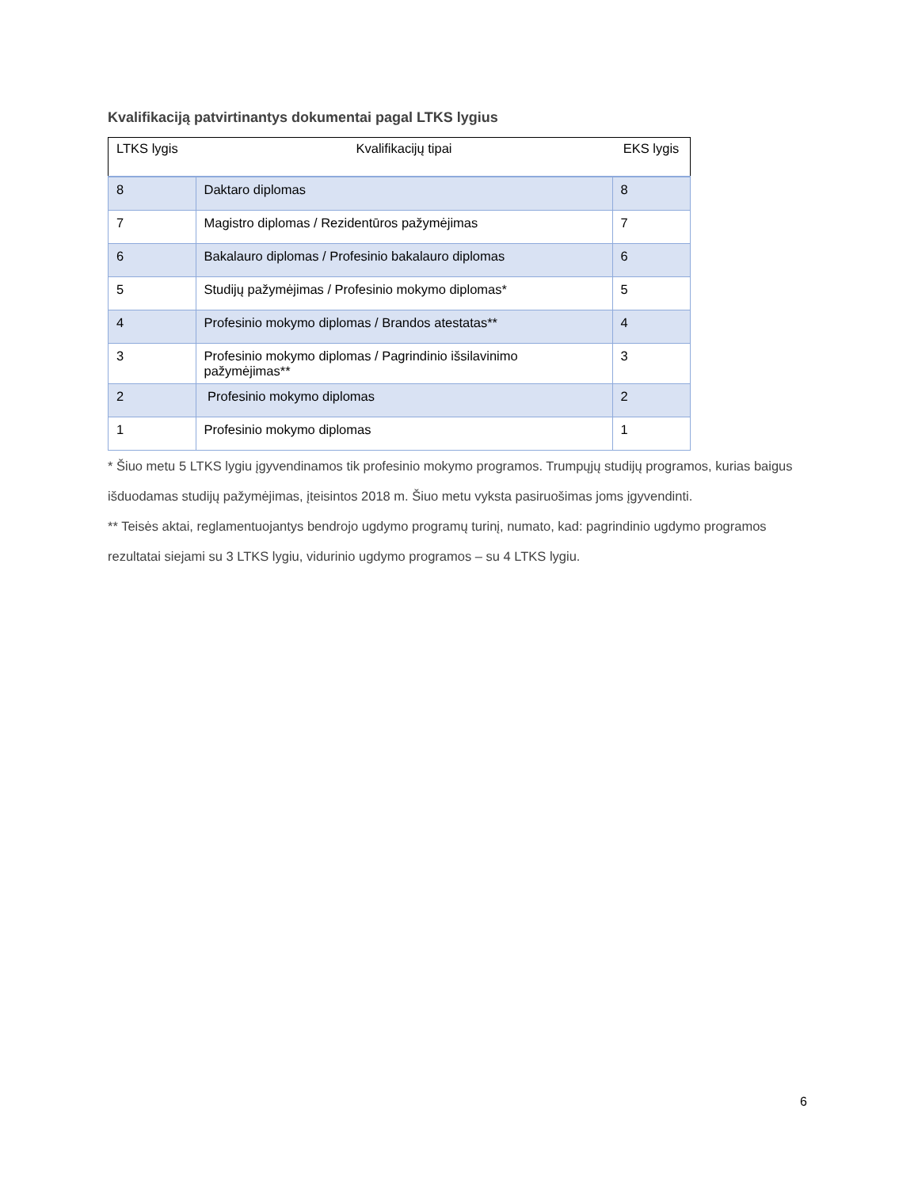Kvalifikaciją patvirtinantys dokumentai pagal LTKS lygius
| LTKS lygis | Kvalifikacijų tipai | EKS lygis |
| --- | --- | --- |
| 8 | Daktaro diplomas | 8 |
| 7 | Magistro diplomas / Rezidentūros pažymėjimas | 7 |
| 6 | Bakalauro diplomas / Profesinio bakalauro diplomas | 6 |
| 5 | Studijų pažymėjimas / Profesinio mokymo diplomas* | 5 |
| 4 | Profesinio mokymo diplomas / Brandos atestatas** | 4 |
| 3 | Profesinio mokymo diplomas / Pagrindinio išsilavinimo pažymėjimas** | 3 |
| 2 | Profesinio mokymo diplomas | 2 |
| 1 | Profesinio mokymo diplomas | 1 |
* Šiuo metu 5 LTKS lygiu įgyvendinamos tik profesinio mokymo programos. Trumpųjų studijų programos, kurias baigus išduodamas studijų pažymėjimas, įteisintos 2018 m. Šiuo metu vyksta pasiruošimas joms įgyvendinti.
** Teisės aktai, reglamentuojantys bendrojo ugdymo programų turinį, numato, kad: pagrindinio ugdymo programos rezultatai siejami su 3 LTKS lygiu, vidurinio ugdymo programos – su 4 LTKS lygiu.
6